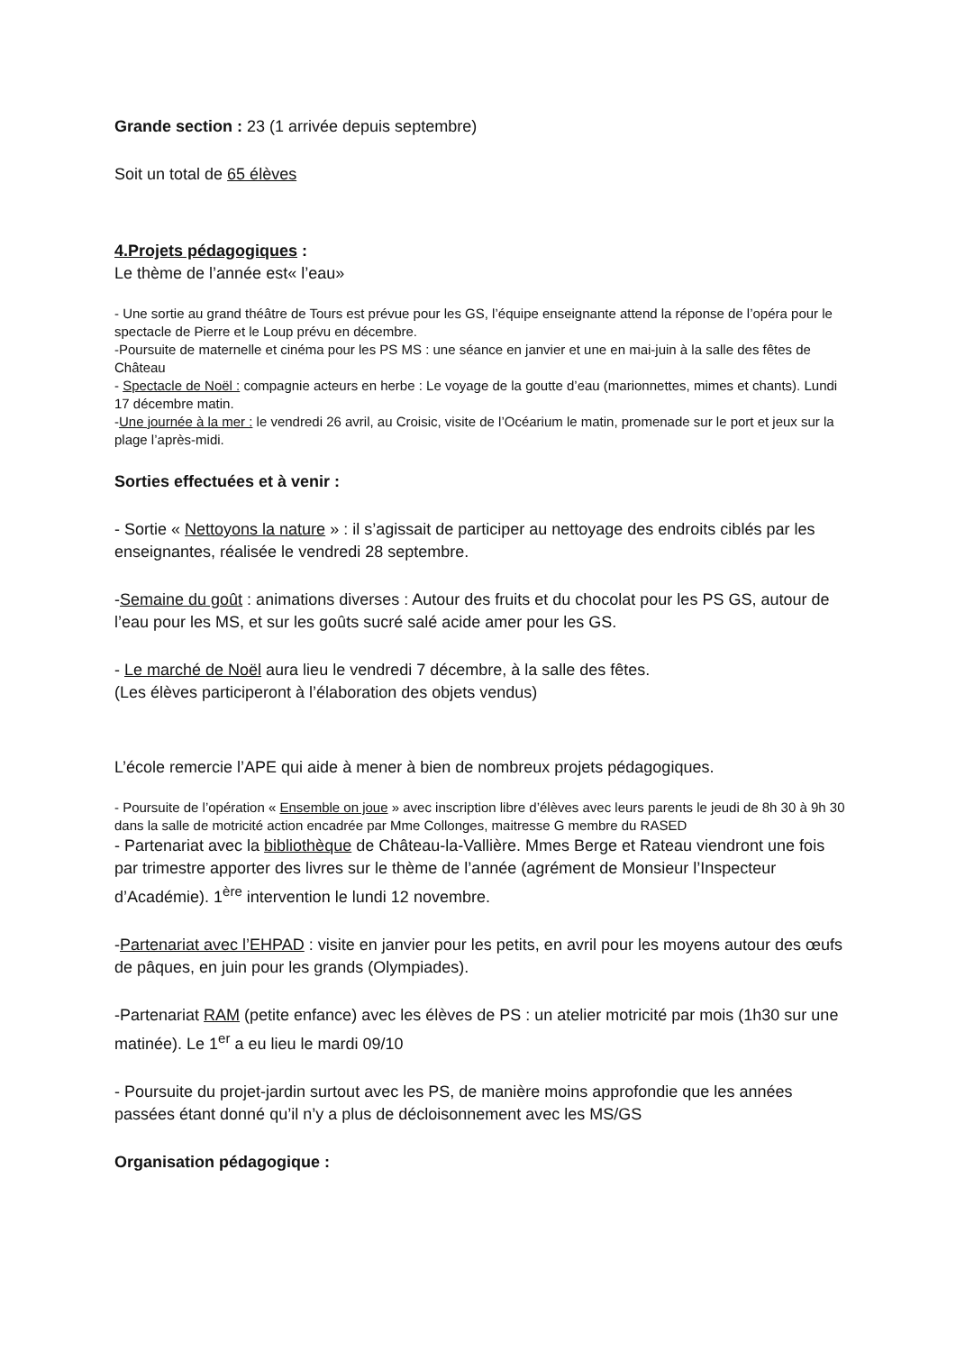Grande section : 23 (1 arrivée depuis septembre)
Soit un total de 65 élèves
4.Projets pédagogiques :
Le thème de l’année est« l’eau»
- Une sortie au grand théâtre de Tours est prévue pour les GS, l’équipe enseignante attend la réponse de l’opéra pour le spectacle de Pierre et le Loup prévu en décembre.
-Poursuite de maternelle et cinéma pour les PS MS : une séance en janvier et une en mai-juin à la salle des fêtes de Château
- Spectacle de Noël : compagnie acteurs en herbe : Le voyage de la goutte d’eau (marionnettes, mimes et chants). Lundi 17 décembre matin.
-Une journée à la mer : le vendredi 26 avril, au Croisic, visite de l’Océarium le matin, promenade sur le port et jeux sur la plage l’après-midi.
Sorties effectuées et à venir :
- Sortie « Nettoyons la nature » : il s’agissait de participer au nettoyage des endroits ciblés par les enseignantes, réalisée le vendredi 28 septembre.
-Semaine du goût : animations diverses : Autour des fruits et du chocolat pour les PS GS, autour de l’eau pour les MS, et sur les goûts sucré salé acide amer pour les GS.
- Le marché de Noël aura lieu le vendredi 7 décembre, à la salle des fêtes.
(Les élèves participeront à l’élaboration des objets vendus)
L’école remercie l’APE qui aide à mener à bien de nombreux projets pédagogiques.
- Poursuite de l’opération « Ensemble on joue » avec inscription libre d’élèves avec leurs parents le jeudi de 8h 30 à 9h 30 dans la salle de motricité action encadrée par Mme Collonges, maitresse G membre du RASED
- Partenariat avec la bibliothèque de Château-la-Vallière. Mmes Berge et Rateau viendront une fois par trimestre apporter des livres sur le thème de l’année (agrément de Monsieur l’Inspecteur d’Académie). 1<sup>ère</sup> intervention le lundi 12 novembre.
-Partenariat avec l’EHPAD : visite en janvier pour les petits, en avril pour les moyens autour des œufs de pâques, en juin pour les grands (Olympiades).
-Partenariat RAM (petite enfance) avec les élèves de PS : un atelier motricité par mois (1h30 sur une matinée). Le 1<sup>er</sup> a eu lieu le mardi 09/10
- Poursuite du projet-jardin surtout avec les PS, de manière moins approfondie que les années passées étant donné qu’il n’y a plus de décloisonnement avec les MS/GS
Organisation pédagogique :